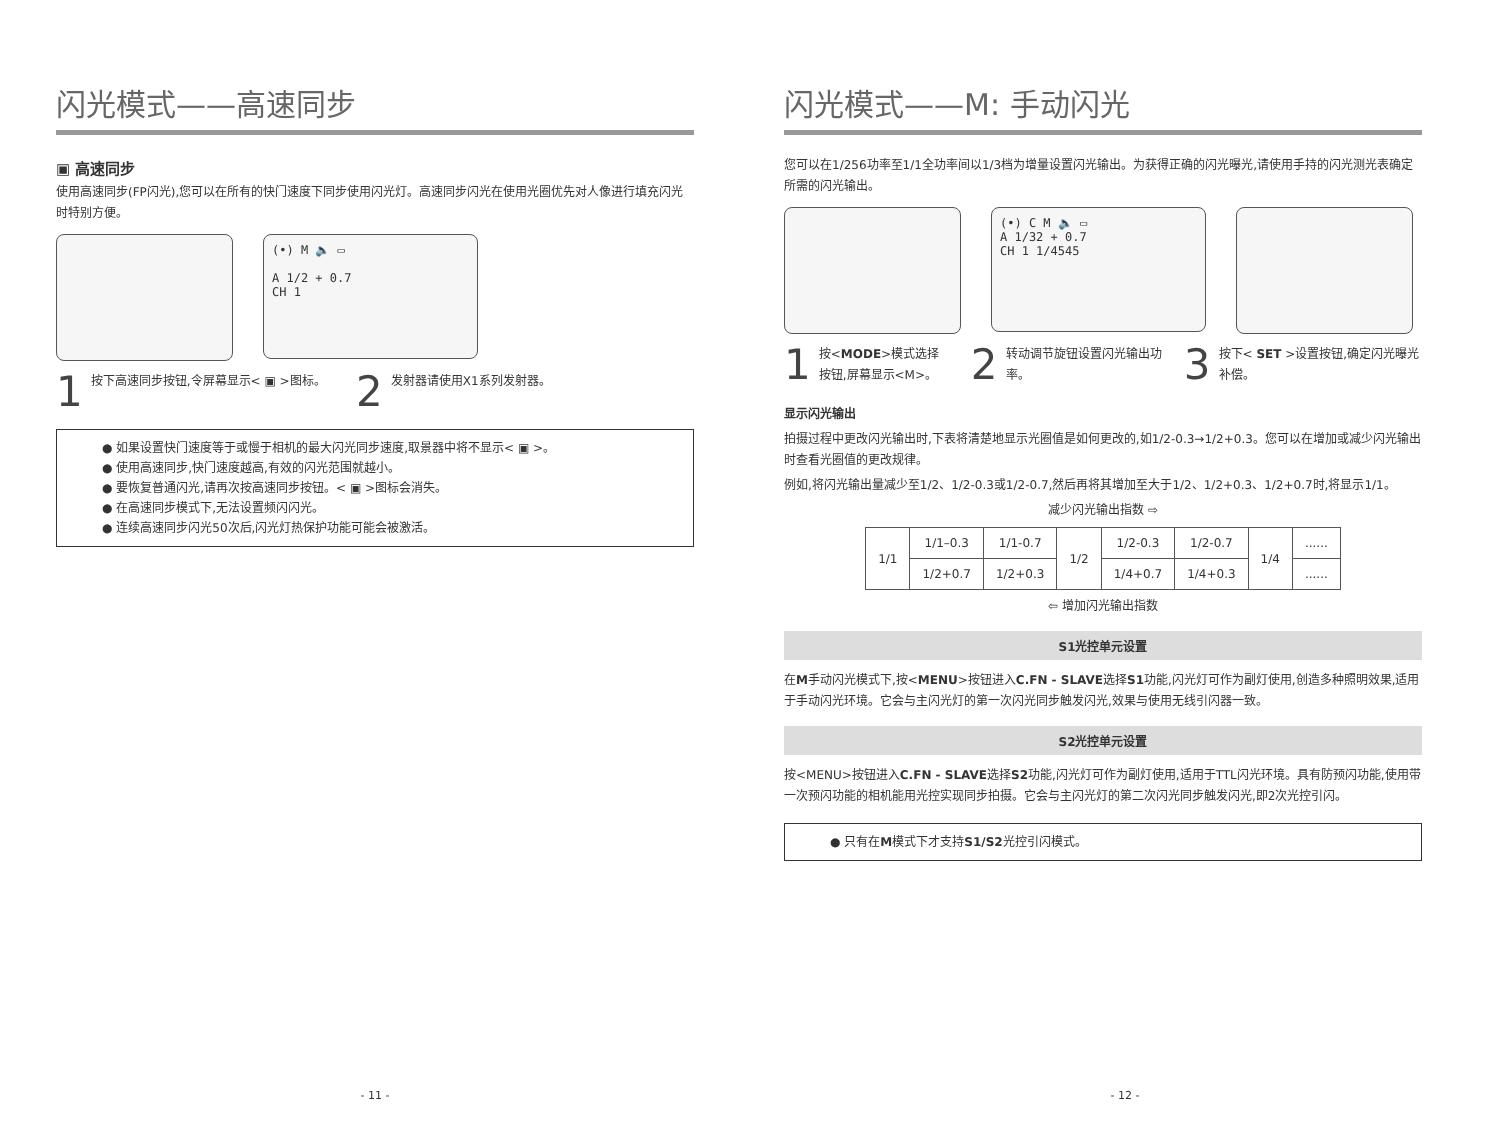闪光模式——高速同步
▣ 高速同步
使用高速同步(FP闪光),您可以在所有的快门速度下同步使用闪光灯。高速同步闪光在使用光圈优先对人像进行填充闪光时特别方便。
(•) M 🔈 ▭
A 1/2 + 0.7
CH 1
1
按下高速同步按钮,令屏幕显示< ▣ >图标。
2
发射器请使用X1系列发射器。
● 如果设置快门速度等于或慢于相机的最大闪光同步速度,取景器中将不显示< ▣ >。
● 使用高速同步,快门速度越高,有效的闪光范围就越小。
● 要恢复普通闪光,请再次按高速同步按钮。< ▣ >图标会消失。
● 在高速同步模式下,无法设置频闪闪光。
● 连续高速同步闪光50次后,闪光灯热保护功能可能会被激活。
- 11 -
闪光模式——M: 手动闪光
您可以在1/256功率至1/1全功率间以1/3档为增量设置闪光输出。为获得正确的闪光曝光,请使用手持的闪光测光表确定所需的闪光输出。
(•) C M 🔈 ▭
A 1/32 + 0.7
CH 1 1/4545
1
按<MODE>模式选择按钮,屏幕显示<M>。
2
转动调节旋钮设置闪光输出功率。
3
按下< SET >设置按钮,确定闪光曝光补偿。
显示闪光输出
拍摄过程中更改闪光输出时,下表将清楚地显示光圈值是如何更改的,如1/2-0.3→1/2+0.3。您可以在增加或减少闪光输出时查看光圈值的更改规律。
例如,将闪光输出量减少至1/2、1/2-0.3或1/2-0.7,然后再将其增加至大于1/2、1/2+0.3、1/2+0.7时,将显示1/1。
减少闪光输出指数 ⇨
| 1/1 | 1/1–0.3 | 1/1-0.7 | 1/2 | 1/2-0.3 | 1/2-0.7 | 1/4 | ...... |
| | 1/2+0.7 | 1/2+0.3 | | 1/4+0.7 | 1/4+0.3 | | ...... |
⇦ 增加闪光输出指数
S1光控单元设置
在M手动闪光模式下,按<MENU>按钮进入C.FN - SLAVE选择S1功能,闪光灯可作为副灯使用,创造多种照明效果,适用于手动闪光环境。它会与主闪光灯的第一次闪光同步触发闪光,效果与使用无线引闪器一致。
S2光控单元设置
按<MENU>按钮进入C.FN - SLAVE选择S2功能,闪光灯可作为副灯使用,适用于TTL闪光环境。具有防预闪功能,使用带一次预闪功能的相机能用光控实现同步拍摄。它会与主闪光灯的第二次闪光同步触发闪光,即2次光控引闪。
● 只有在M模式下才支持S1/S2光控引闪模式。
- 12 -